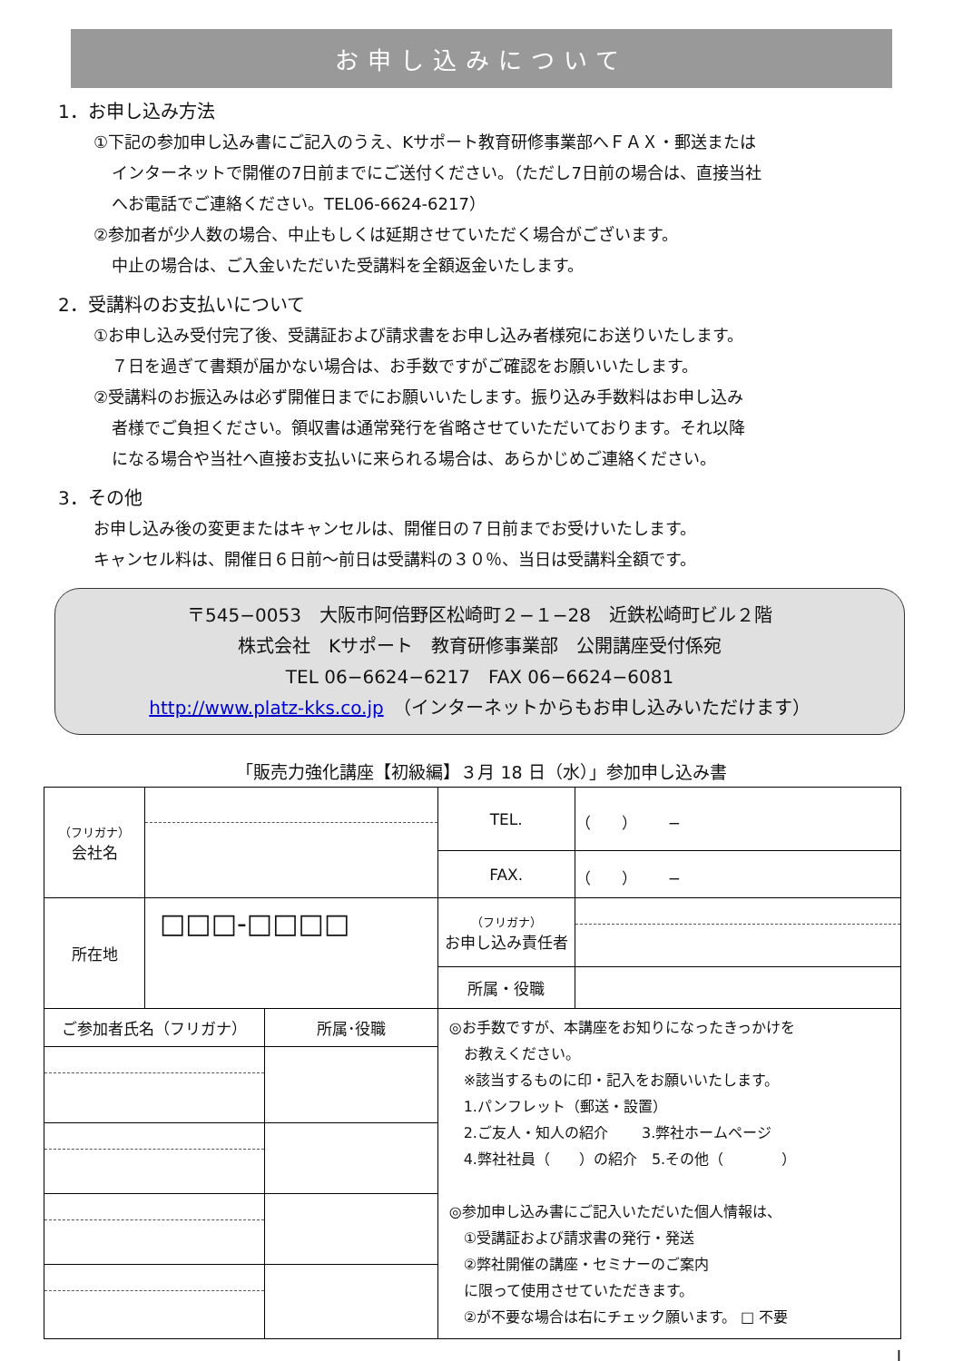お申し込みについて
1．お申し込み方法
①下記の参加申し込み書にご記入のうえ、Kサポート教育研修事業部へＦＡＸ・郵送または
インターネットで開催の7日前までにご送付ください。（ただし7日前の場合は、直接当社
へお電話でご連絡ください。TEL06-6624-6217）
②参加者が少人数の場合、中止もしくは延期させていただく場合がございます。
中止の場合は、ご入金いただいた受講料を全額返金いたします。
2．受講料のお支払いについて
①お申し込み受付完了後、受講証および請求書をお申し込み者様宛にお送りいたします。
７日を過ぎて書類が届かない場合は、お手数ですがご確認をお願いいたします。
②受講料のお振込みは必ず開催日までにお願いいたします。振り込み手数料はお申し込み
者様でご負担ください。領収書は通常発行を省略させていただいております。それ以降
になる場合や当社へ直接お支払いに来られる場合は、あらかじめご連絡ください。
3．その他
お申し込み後の変更またはキャンセルは、開催日の７日前までお受けいたします。
キャンセル料は、開催日６日前～前日は受講料の３０％、当日は受講料全額です。
〒545−0053　大阪市阿倍野区松崎町２−１−28　近鉄松崎町ビル２階
株式会社　Kサポート　教育研修事業部　公開講座受付係宛
TEL 06−6624−6217　FAX 06−6624−6081
http://www.platz-kks.co.jp　（インターネットからもお申し込みいただけます）
「販売力強化講座【初級編】３月 18 日（水）」参加申し込み書
| （フリガナ） 会社名 | | | TEL. | （ ） − |
| | | | FAX. | （ ） − |
| 所在地 | □□□-□□□□ | | （フリガナ） お申し込み責任者 | |
| | | | 所属・役職 | |
| ご参加者氏名（フリガナ） | | 所属･役職 | ◎お手数ですが、本講座をお知りになったきっかけを お教えください。 ※該当するものに印・記入をお願いいたします。 1.パンフレット（郵送・設置） 2.ご友人・知人の紹介 3.弊社ホームページ 4.弊社社員（ ）の紹介 5.その他（ ） ◎参加申し込み書にご記入いただいた個人情報は、 ①受講証および請求書の発行・発送 ②弊社開催の講座・セミナーのご案内 に限って使用させていただきます。 ②が不要な場合は右にチェック願います。 □ 不要 | |
I